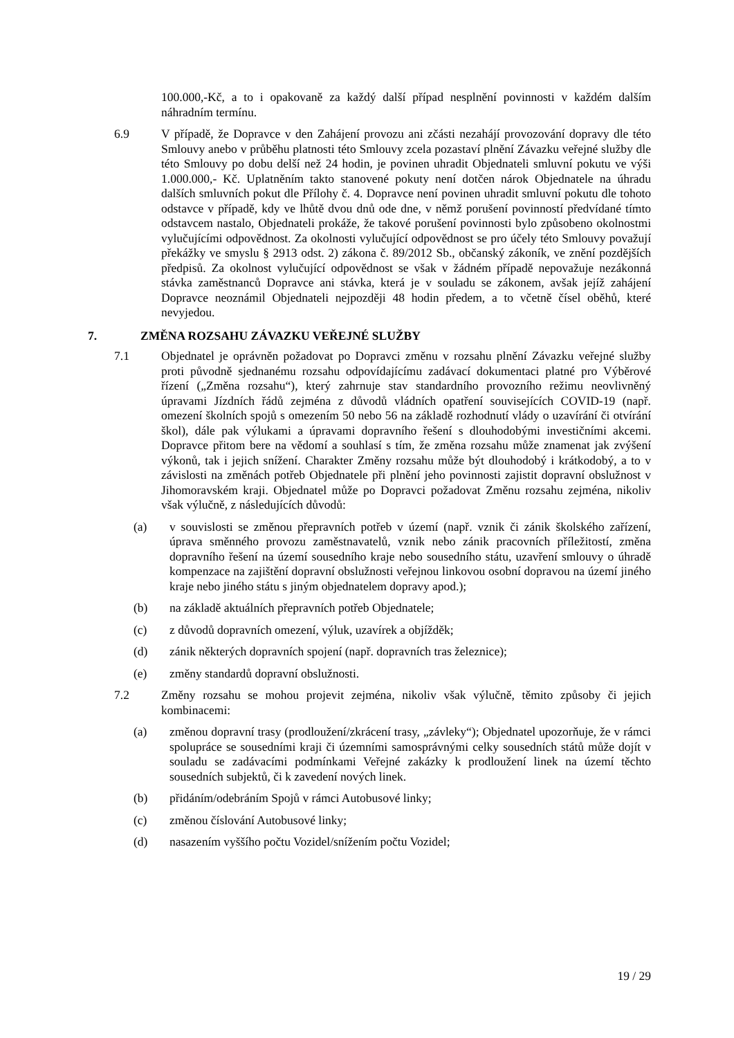100.000,-Kč, a to i opakovaně za každý další případ nesplnění povinnosti v každém dalším náhradním termínu.
6.9 V případě, že Dopravce v den Zahájení provozu ani zčásti nezahájí provozování dopravy dle této Smlouvy anebo v průběhu platnosti této Smlouvy zcela pozastaví plnění Závazku veřejné služby dle této Smlouvy po dobu delší než 24 hodin, je povinen uhradit Objednateli smluvní pokutu ve výši 1.000.000,- Kč. Uplatněním takto stanovené pokuty není dotčen nárok Objednatele na úhradu dalších smluvních pokut dle Přílohy č. 4. Dopravce není povinen uhradit smluvní pokutu dle tohoto odstavce v případě, kdy ve lhůtě dvou dnů ode dne, v němž porušení povinností předvídané tímto odstavcem nastalo, Objednateli prokáže, že takové porušení povinnosti bylo způsobeno okolnostmi vylučujícími odpovědnost. Za okolnosti vylučující odpovědnost se pro účely této Smlouvy považují překážky ve smyslu § 2913 odst. 2) zákona č. 89/2012 Sb., občanský zákoník, ve znění pozdějších předpisů. Za okolnost vylučující odpovědnost se však v žádném případě nepovažuje nezákonná stávka zaměstnanců Dopravce ani stávka, která je v souladu se zákonem, avšak jejíž zahájení Dopravce neoznámil Objednateli nejpozději 48 hodin předem, a to včetně čísel oběhů, které nevyjedou.
7. ZMĚNA ROZSAHU ZÁVAZKU VEŘEJNÉ SLUŽBY
7.1 Objednatel je oprávněn požadovat po Dopravci změnu v rozsahu plnění Závazku veřejné služby proti původně sjednanému rozsahu odpovídajícímu zadávací dokumentaci platné pro Výběrové řízení („Změna rozsahu“), který zahrnuje stav standardního provozního režimu neovlivněný úpravami Jízdních řádů zejména z důvodů vládních opatření souvisejících COVID-19 (např. omezení školních spojů s omezením 50 nebo 56 na základě rozhodnutí vlády o uzavírání či otvírání škol), dále pak výlukami a úpravami dopravního řešení s dlouhodobými investičními akcemi. Dopravce přitom bere na vědomí a souhlasí s tím, že změna rozsahu může znamenat jak zvýšení výkonů, tak i jejich snížení. Charakter Změny rozsahu může být dlouhodobý i krátkodobý, a to v závislosti na změnách potřeb Objednatele při plnění jeho povinnosti zajistit dopravní obslužnost v Jihomoravském kraji. Objednatel může po Dopravci požadovat Změnu rozsahu zejména, nikoliv však výlučně, z následujících důvodů:
(a) v souvislosti se změnou přepravních potřeb v území (např. vznik či zánik školského zařízení, úprava směnného provozu zaměstnavatelů, vznik nebo zánik pracovních příležitostí, změna dopravního řešení na území sousedního kraje nebo sousedního státu, uzavření smlouvy o úhradě kompenzace na zajištění dopravní obslužnosti veřejnou linkovou osobní dopravou na území jiného kraje nebo jiného státu s jiným objednatelem dopravy apod.);
(b) na základě aktuálních přepravních potřeb Objednatele;
(c) z důvodů dopravních omezení, výluk, uzavírek a objížděk;
(d) zánik některých dopravních spojení (např. dopravních tras železnice);
(e) změny standardů dopravní obslužnosti.
7.2 Změny rozsahu se mohou projevit zejména, nikoliv však výlučně, těmito způsoby či jejich kombinacemi:
(a) změnou dopravní trasy (prodloužení/zkrácení trasy, „závleky“); Objednatel upozorňuje, že v rámci spolupráce se sousedními kraji či územními samosprávnými celky sousedních států může dojít v souladu se zadávacími podmínkami Veřejné zakázky k prodloužení linek na území těchto sousedních subjektů, či k zavedení nových linek.
(b) přidáním/odebráním Spojů v rámci Autobusové linky;
(c) změnou číslování Autobusové linky;
(d) nasazením vyššího počtu Vozidel/snížením počtu Vozidel;
19 / 29